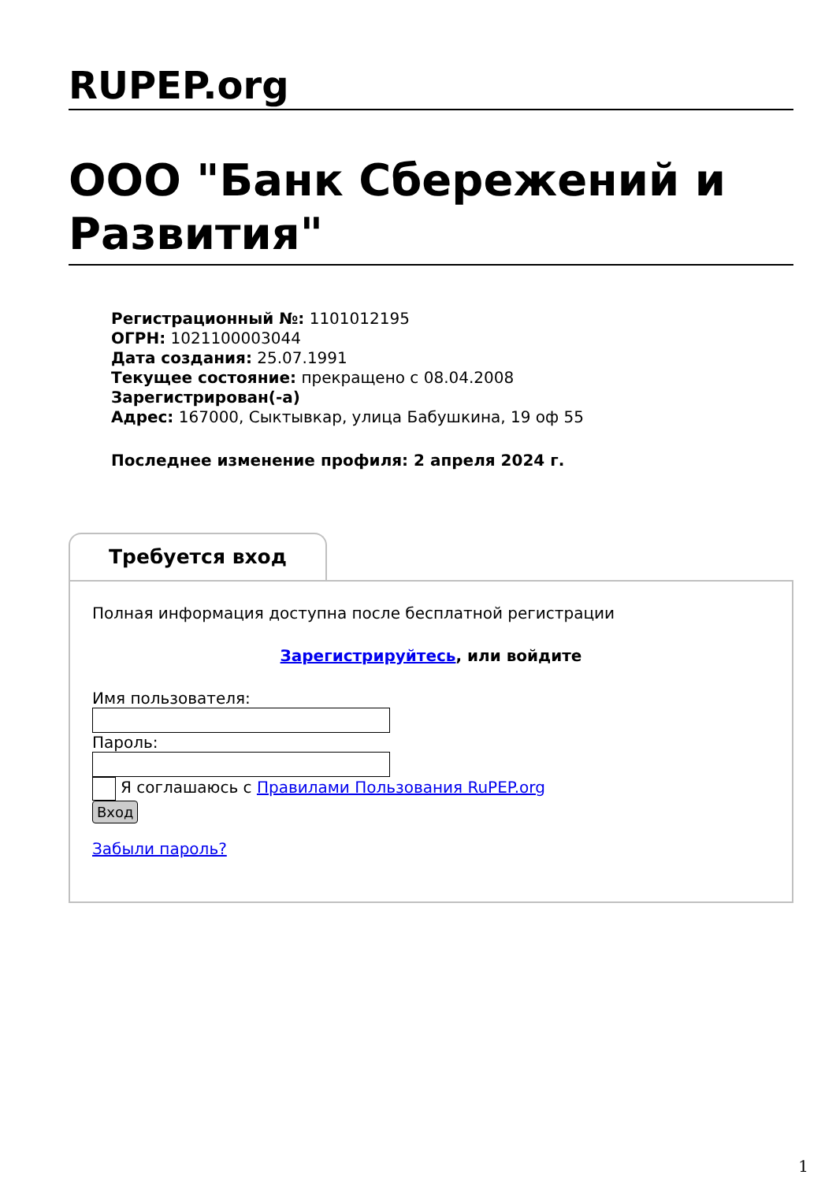RUPEP.org
ООО "Банк Сбережений и Развития"
Регистрационный №: 1101012195
ОГРН: 1021100003044
Дата создания: 25.07.1991
Текущее состояние: прекращено с 08.04.2008
Зарегистрирован(-а)
Адрес: 167000, Сыктывкар, улица Бабушкина, 19 оф 55
Последнее изменение профиля: 2 апреля 2024 г.
Требуется вход
Полная информация доступна после бесплатной регистрации
Зарегистрируйтесь, или войдите
Имя пользователя:
Пароль:
Я соглашаюсь с Правилами Пользования RuPEP.org
Вход
Забыли пароль?
1